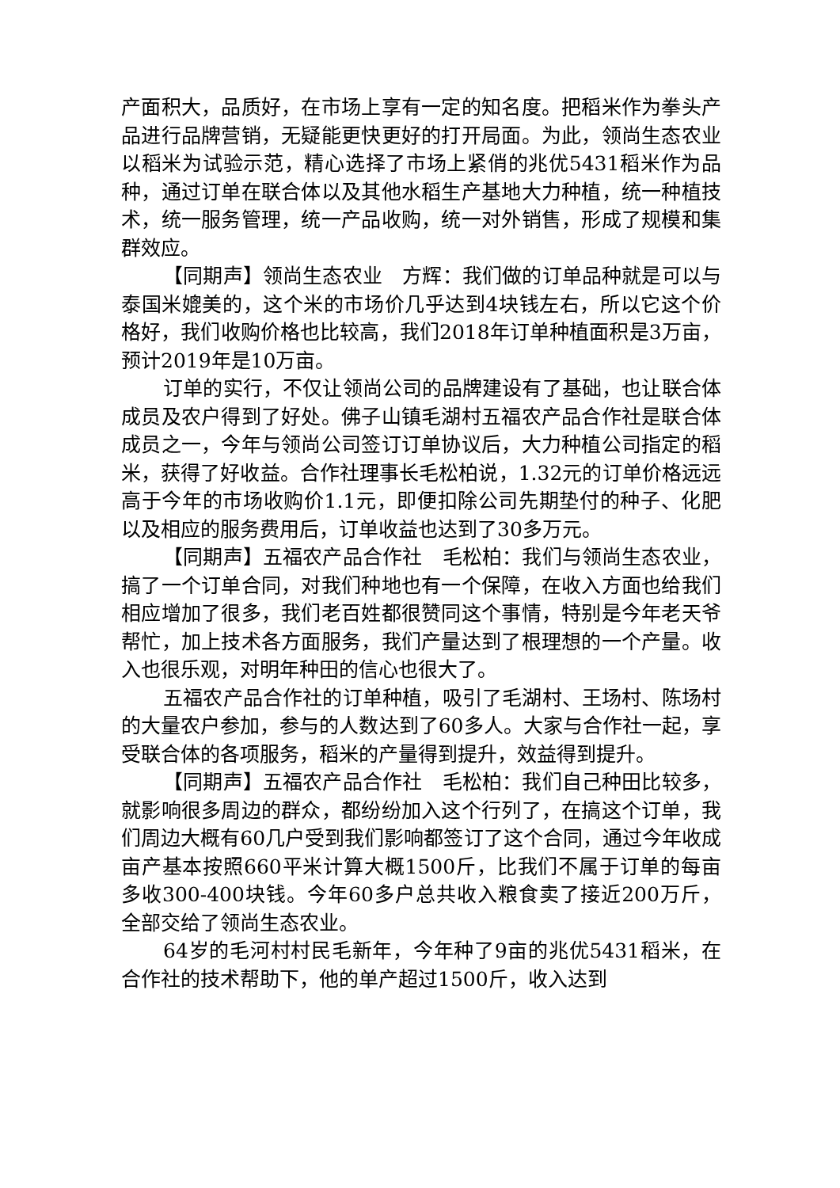产面积大，品质好，在市场上享有一定的知名度。把稻米作为拳头产品进行品牌营销，无疑能更快更好的打开局面。为此，领尚生态农业以稻米为试验示范，精心选择了市场上紧俏的兆优5431稻米作为品种，通过订单在联合体以及其他水稻生产基地大力种植，统一种植技术，统一服务管理，统一产品收购，统一对外销售，形成了规模和集群效应。
【同期声】领尚生态农业　方辉：我们做的订单品种就是可以与泰国米媲美的，这个米的市场价几乎达到4块钱左右，所以它这个价格好，我们收购价格也比较高，我们2018年订单种植面积是3万亩，预计2019年是10万亩。
订单的实行，不仅让领尚公司的品牌建设有了基础，也让联合体成员及农户得到了好处。佛子山镇毛湖村五福农产品合作社是联合体成员之一，今年与领尚公司签订订单协议后，大力种植公司指定的稻米，获得了好收益。合作社理事长毛松柏说，1.32元的订单价格远远高于今年的市场收购价1.1元，即便扣除公司先期垫付的种子、化肥以及相应的服务费用后，订单收益也达到了30多万元。
【同期声】五福农产品合作社　毛松柏：我们与领尚生态农业，搞了一个订单合同，对我们种地也有一个保障，在收入方面也给我们相应增加了很多，我们老百姓都很赞同这个事情，特别是今年老天爷帮忙，加上技术各方面服务，我们产量达到了根理想的一个产量。收入也很乐观，对明年种田的信心也很大了。
五福农产品合作社的订单种植，吸引了毛湖村、王场村、陈场村的大量农户参加，参与的人数达到了60多人。大家与合作社一起，享受联合体的各项服务，稻米的产量得到提升，效益得到提升。
【同期声】五福农产品合作社　毛松柏：我们自己种田比较多，就影响很多周边的群众，都纷纷加入这个行列了，在搞这个订单，我们周边大概有60几户受到我们影响都签订了这个合同，通过今年收成亩产基本按照660平米计算大概1500斤，比我们不属于订单的每亩多收300-400块钱。今年60多户总共收入粮食卖了接近200万斤，全部交给了领尚生态农业。
64岁的毛河村村民毛新年，今年种了9亩的兆优5431稻米，在合作社的技术帮助下，他的单产超过1500斤，收入达到